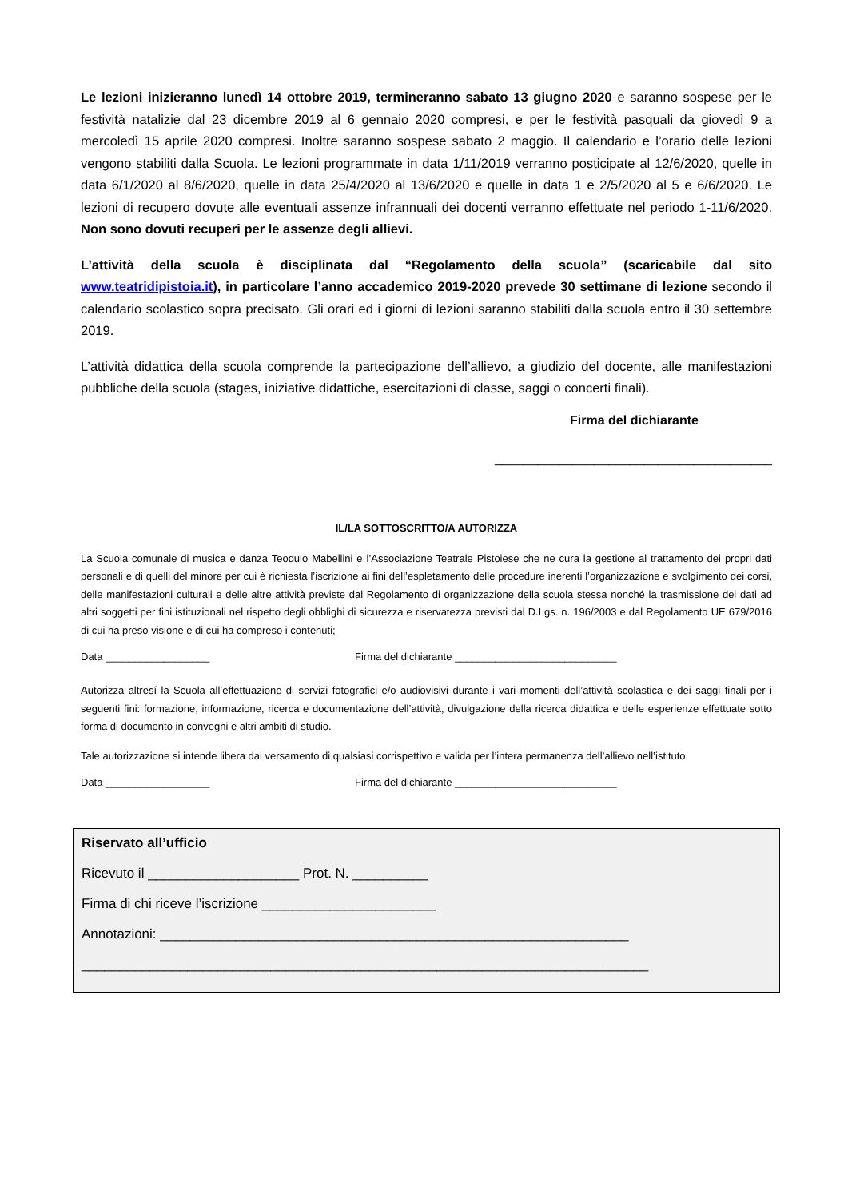Le lezioni inizieranno lunedì 14 ottobre 2019, termineranno sabato 13 giugno 2020 e saranno sospese per le festività natalizie dal 23 dicembre 2019 al 6 gennaio 2020 compresi, e per le festività pasquali da giovedì 9 a mercoledì 15 aprile 2020 compresi. Inoltre saranno sospese sabato 2 maggio. Il calendario e l’orario delle lezioni vengono stabiliti dalla Scuola. Le lezioni programmate in data 1/11/2019 verranno posticipate al 12/6/2020, quelle in data 6/1/2020 al 8/6/2020, quelle in data 25/4/2020 al 13/6/2020 e quelle in data 1 e 2/5/2020 al 5 e 6/6/2020. Le lezioni di recupero dovute alle eventuali assenze infrannuali dei docenti verranno effettuate nel periodo 1-11/6/2020. Non sono dovuti recuperi per le assenze degli allievi.
L’attività della scuola è disciplinata dal “Regolamento della scuola” (scaricabile dal sito www.teatridipistoia.it), in particolare l’anno accademico 2019-2020 prevede 30 settimane di lezione secondo il calendario scolastico sopra precisato. Gli orari ed i giorni di lezioni saranno stabiliti dalla scuola entro il 30 settembre 2019.
L’attività didattica della scuola comprende la partecipazione dell’allievo, a giudizio del docente, alle manifestazioni pubbliche della scuola (stages, iniziative didattiche, esercitazioni di classe, saggi o concerti finali).
Firma del dichiarante
_______________________________________
IL/LA SOTTOSCRITTO/A AUTORIZZA
La Scuola comunale di musica e danza Teodulo Mabellini e l’Associazione Teatrale Pistoiese che ne cura la gestione al trattamento dei propri dati personali e di quelli del minore per cui è richiesta l’iscrizione ai fini dell’espletamento delle procedure inerenti l’organizzazione e svolgimento dei corsi, delle manifestazioni culturali e delle altre attività previste dal Regolamento di organizzazione della scuola stessa nonché la trasmissione dei dati ad altri soggetti per fini istituzionali nel rispetto degli obblighi di sicurezza e riservatezza previsti dal D.Lgs. n. 196/2003 e dal Regolamento UE 679/2016 di cui ha preso visione e di cui ha compreso i contenuti;
Data __________________ Firma del dichiarante ____________________________
Autorizza altresí la Scuola all’effettuazione di servizi fotografici e/o audiovisivi durante i vari momenti dell’attività scolastica e dei saggi finali per i seguenti fini: formazione, informazione, ricerca e documentazione dell’attività, divulgazione della ricerca didattica e delle esperienze effettuate sotto forma di documento in convegni e altri ambiti di studio.
Tale autorizzazione si intende libera dal versamento di qualsiasi corrispettivo e valida per l’intera permanenza dell’allievo nell’istituto.
Data __________________ Firma del dichiarante ____________________________
Riservato all’ufficio
Ricevuto il ____________________ Prot. N. __________
Firma di chi riceve l’iscrizione _______________________
Annotazioni: ______________________________________________________________
___________________________________________________________________________